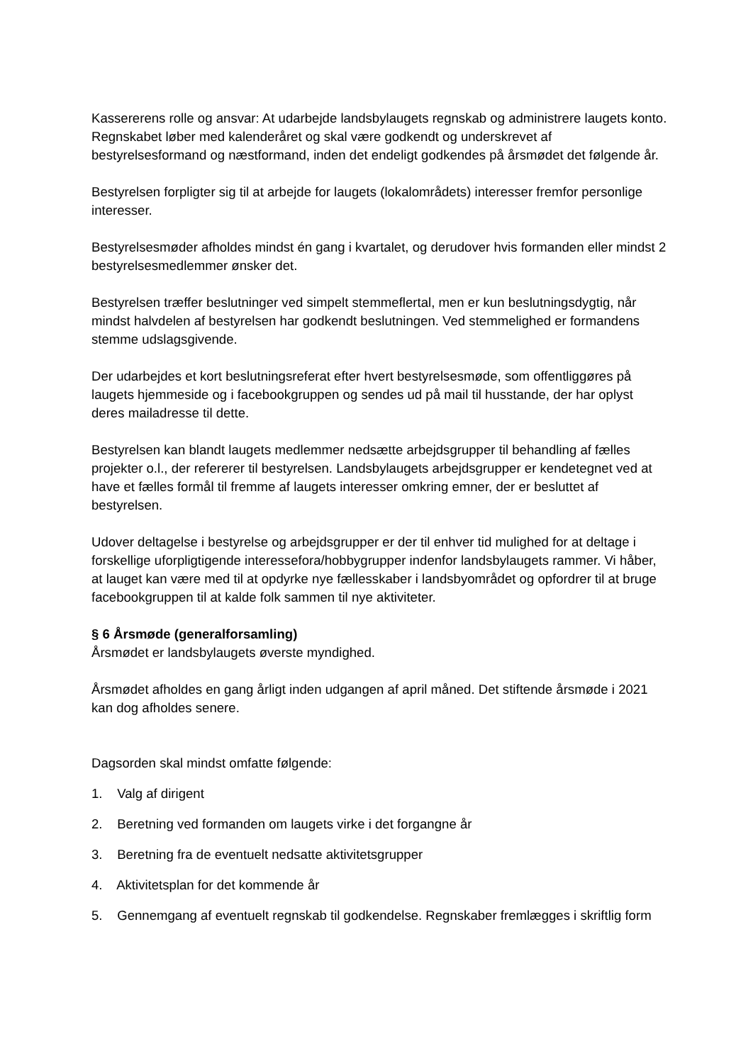Kassererens rolle og ansvar: At udarbejde landsbylaugets regnskab og administrere laugets konto. Regnskabet løber med kalenderåret og skal være godkendt og underskrevet af bestyrelsesformand og næstformand, inden det endeligt godkendes på årsmødet det følgende år.
Bestyrelsen forpligter sig til at arbejde for laugets (lokalområdets) interesser fremfor personlige interesser.
Bestyrelsesmøder afholdes mindst én gang i kvartalet, og derudover hvis formanden eller mindst 2 bestyrelsesmedlemmer ønsker det.
Bestyrelsen træffer beslutninger ved simpelt stemmeflertal, men er kun beslutningsdygtig, når mindst halvdelen af bestyrelsen har godkendt beslutningen. Ved stemmelighed er formandens stemme udslagsgivende.
Der udarbejdes et kort beslutningsreferat efter hvert bestyrelsesmøde, som offentliggøres på laugets hjemmeside og i facebookgruppen og sendes ud på mail til husstande, der har oplyst deres mailadresse til dette.
Bestyrelsen kan blandt laugets medlemmer nedsætte arbejdsgrupper til behandling af fælles projekter o.l., der refererer til bestyrelsen. Landsbylaugets arbejdsgrupper er kendetegnet ved at have et fælles formål til fremme af laugets interesser omkring emner, der er besluttet af bestyrelsen.
Udover deltagelse i bestyrelse og arbejdsgrupper er der til enhver tid mulighed for at deltage i forskellige uforpligtigende interessefora/hobbygrupper indenfor landsbylaugets rammer. Vi håber, at lauget kan være med til at opdyrke nye fællesskaber i landsbyområdet og opfordrer til at bruge facebookgruppen til at kalde folk sammen til nye aktiviteter.
§ 6 Årsmøde (generalforsamling)
Årsmødet er landsbylaugets øverste myndighed.
Årsmødet afholdes en gang årligt inden udgangen af april måned. Det stiftende årsmøde i 2021 kan dog afholdes senere.
Dagsorden skal mindst omfatte følgende:
1. Valg af dirigent
2. Beretning ved formanden om laugets virke i det forgangne år
3. Beretning fra de eventuelt nedsatte aktivitetsgrupper
4. Aktivitetsplan for det kommende år
5. Gennemgang af eventuelt regnskab til godkendelse. Regnskaber fremlægges i skriftlig form